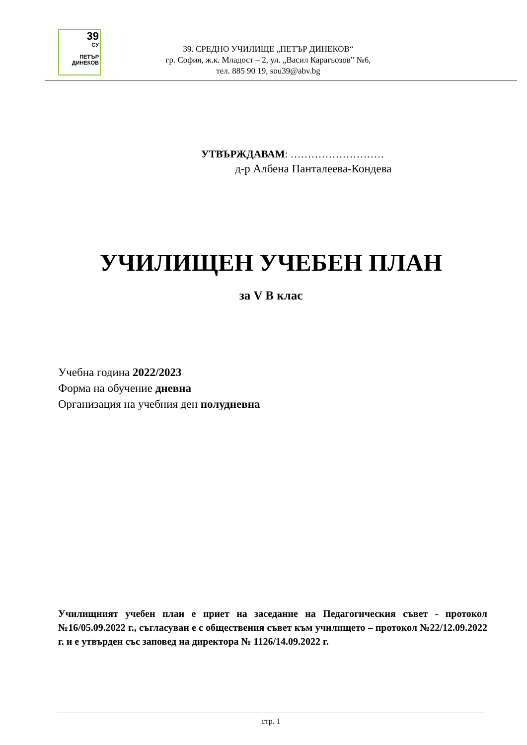39
СУ
ПЕТЪР
ДИНЕКОВ
39. СРЕДНО УЧИЛИЩЕ „ПЕТЪР ДИНЕКОВ“
гр. София, ж.к. Младост – 2, ул. „Васил Карагьозов” №6,
тел. 885 90 19, sou39@abv.bg
УТВЪРЖДАВАМ: ………………………
д-р Албена Панталеева-Кондева
УЧИЛИЩЕН УЧЕБЕН ПЛАН
за V В клас
Учебна година 2022/2023
Форма на обучение дневна
Организация на учебния ден полудневна
Училищният учебен план е приет на заседание на Педагогическия съвет - протокол №16/05.09.2022 г., съгласуван е с обществения съвет към училището – протокол №22/12.09.2022 г. и е утвърден със заповед на директора № 1126/14.09.2022 г.
стр. 1